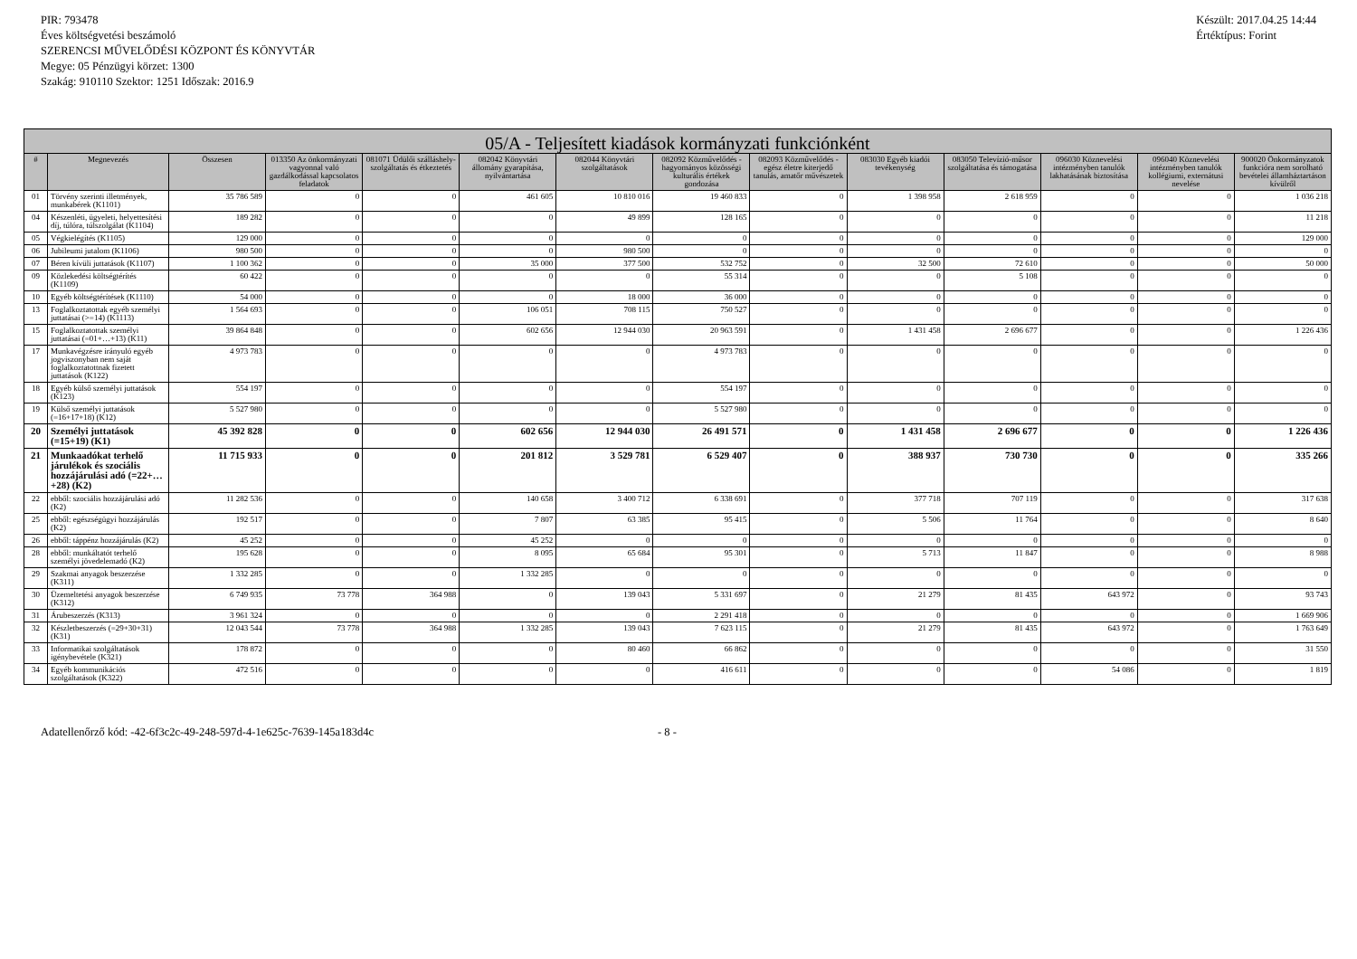PIR: 793478
Éves költségvetési beszámoló
SZERENCSI MŰVELŐDÉSI KÖZPONT ÉS KÖNYVTÁR
Megye: 05 Pénzügyi körzet: 1300
Szakág: 910110 Szektor: 1251 Időszak: 2016.9
Készült: 2017.04.25 14:44
Értéktípus: Forint
| 05/A - Teljesített kiadások kormányzati funkciónként | | | | | | | | | | | | | |
| --- | --- | --- | --- | --- | --- | --- | --- | --- | --- | --- | --- | --- | --- |
| # | Megnevezés | Összesen | 013350 Az önkormányzati vagyonnal való gazdálkodással kapcsolatos feladatok | 081071 Üdülői szálláshely-szolgáltatás és étkeztetés | 082042 Könyvtári állomány gyarapítása, nyilvántartása | 082044 Könyvtári szolgáltatások | 082092 Közművelődés - hagyományos közösségi kulturális értékek gondozása | 082093 Közművelődés - egész életre kiterjedő tanulás, amatőr művészetek | 083030 Egyéb kiadói tevékenység | 083050 Televízió-műsor szolgáltatása és támogatása | 096030 Köznevelési intézményben tanulók lakhatásának biztosítása | 096040 Köznevelési intézményben tanulók kollégiumi, externátusi nevelése | 900020 Önkormányzatok funkcióra nem sorolható bevételei államháztartáson kívülről |
| 01 | Törvény szerinti illetmények, munkabérek (K1101) | 35 786 589 | 0 | 0 | 461 605 | 10 810 016 | 19 460 833 | 0 | 1 398 958 | 2 618 959 | 0 | 0 | 1 036 218 |
| 04 | Készenléti, ügyeleti, helyettesítési díj, túlóra, túlszolgálat (K1104) | 189 282 | 0 | 0 | 0 | 49 899 | 128 165 | 0 | 0 | 0 | 0 | 0 | 11 218 |
| 05 | Végkielégítés (K1105) | 129 000 | 0 | 0 | 0 | 0 | 0 | 0 | 0 | 0 | 0 | 0 | 129 000 |
| 06 | Jubileumi jutalom (K1106) | 980 500 | 0 | 0 | 0 | 980 500 | 0 | 0 | 0 | 0 | 0 | 0 | 0 |
| 07 | Béren kívüli juttatások (K1107) | 1 100 362 | 0 | 0 | 35 000 | 377 500 | 532 752 | 0 | 32 500 | 72 610 | 0 | 0 | 50 000 |
| 09 | Közlekedési költségtérítés (K1109) | 60 422 | 0 | 0 | 0 | 0 | 55 314 | 0 | 0 | 5 108 | 0 | 0 | 0 |
| 10 | Egyéb költségtérítések (K1110) | 54 000 | 0 | 0 | 0 | 18 000 | 36 000 | 0 | 0 | 0 | 0 | 0 | 0 |
| 13 | Foglalkoztatottak egyéb személyi juttatásai (>=14) (K1113) | 1 564 693 | 0 | 0 | 106 051 | 708 115 | 750 527 | 0 | 0 | 0 | 0 | 0 | 0 |
| 15 | Foglalkoztatottak személyi juttatásai (=01+…+13) (K11) | 39 864 848 | 0 | 0 | 602 656 | 12 944 030 | 20 963 591 | 0 | 1 431 458 | 2 696 677 | 0 | 0 | 1 226 436 |
| 17 | Munkavégzésre irányuló egyéb jogviszonyban nem saját foglalkoztatottnak fizetett juttatások (K122) | 4 973 783 | 0 | 0 | 0 | 0 | 4 973 783 | 0 | 0 | 0 | 0 | 0 | 0 |
| 18 | Egyéb külső személyi juttatások (K123) | 554 197 | 0 | 0 | 0 | 0 | 554 197 | 0 | 0 | 0 | 0 | 0 | 0 |
| 19 | Külső személyi juttatások (=16+17+18) (K12) | 5 527 980 | 0 | 0 | 0 | 0 | 5 527 980 | 0 | 0 | 0 | 0 | 0 | 0 |
| 20 | Személyi juttatások (=15+19) (K1) | 45 392 828 | 0 | 0 | 602 656 | 12 944 030 | 26 491 571 | 0 | 1 431 458 | 2 696 677 | 0 | 0 | 1 226 436 |
| 21 | Munkaadókat terhelő járulékok és szociális hozzájárulási adó (=22+…+28) (K2) | 11 715 933 | 0 | 0 | 201 812 | 3 529 781 | 6 529 407 | 0 | 388 937 | 730 730 | 0 | 0 | 335 266 |
| 22 | ebből: szociális hozzájárulási adó (K2) | 11 282 536 | 0 | 0 | 140 658 | 3 400 712 | 6 338 691 | 0 | 377 718 | 707 119 | 0 | 0 | 317 638 |
| 25 | ebből: egészségügyi hozzájárulás (K2) | 192 517 | 0 | 0 | 7 807 | 63 385 | 95 415 | 0 | 5 506 | 11 764 | 0 | 0 | 8 640 |
| 26 | ebből: táppénz hozzájárulás (K2) | 45 252 | 0 | 0 | 45 252 | 0 | 0 | 0 | 0 | 0 | 0 | 0 | 0 |
| 28 | ebből: munkáltatót terhelő személyi jövedelemadó (K2) | 195 628 | 0 | 0 | 8 095 | 65 684 | 95 301 | 0 | 5 713 | 11 847 | 0 | 0 | 8 988 |
| 29 | Szakmai anyagok beszerzése (K311) | 1 332 285 | 0 | 0 | 1 332 285 | 0 | 0 | 0 | 0 | 0 | 0 | 0 | 0 |
| 30 | Üzemeltetési anyagok beszerzése (K312) | 6 749 935 | 73 778 | 364 988 | 0 | 139 043 | 5 331 697 | 0 | 21 279 | 81 435 | 643 972 | 0 | 93 743 |
| 31 | Árubeszerzés (K313) | 3 961 324 | 0 | 0 | 0 | 0 | 2 291 418 | 0 | 0 | 0 | 0 | 0 | 1 669 906 |
| 32 | Készletbeszerzés (=29+30+31) (K31) | 12 043 544 | 73 778 | 364 988 | 1 332 285 | 139 043 | 7 623 115 | 0 | 21 279 | 81 435 | 643 972 | 0 | 1 763 649 |
| 33 | Informatikai szolgáltatások igénybevétele (K321) | 178 872 | 0 | 0 | 0 | 80 460 | 66 862 | 0 | 0 | 0 | 0 | 0 | 31 550 |
| 34 | Egyéb kommunikációs szolgáltatások (K322) | 472 516 | 0 | 0 | 0 | 0 | 416 611 | 0 | 0 | 0 | 54 086 | 0 | 1 819 |
Adatellenőrző kód: -42-6f3c2c-49-248-597d-4-1e625c-7639-145a183d4c - 8 -